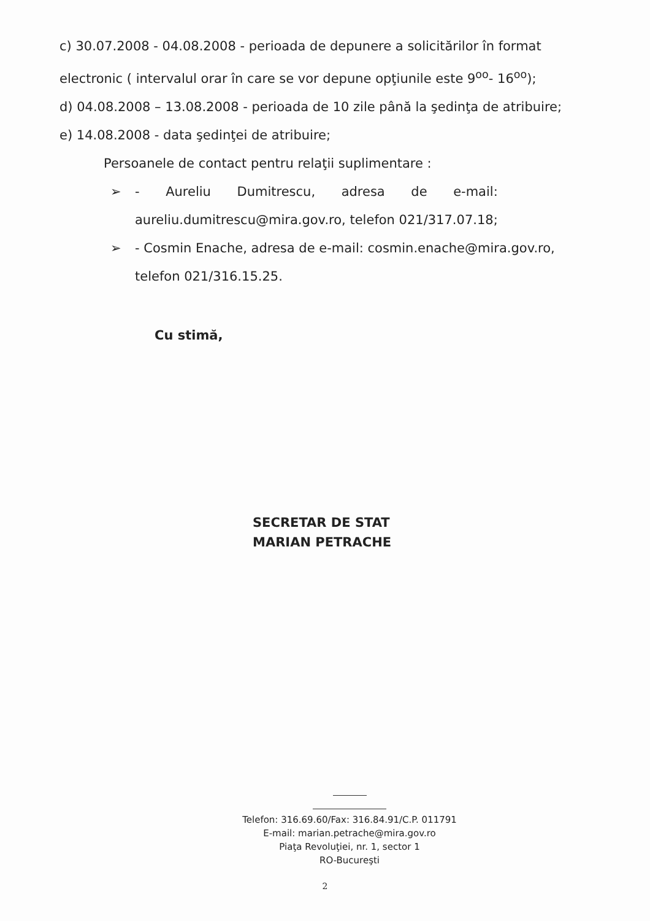c) 30.07.2008 - 04.08.2008 - perioada de depunere a solicitărilor în format electronic ( intervalul orar în care se vor depune opţiunile este 9<sup>oo</sup>- 16<sup>oo</sup>);
d) 04.08.2008 – 13.08.2008 - perioada de 10 zile până la şedinţa de atribuire;
e) 14.08.2008 - data şedinţei de atribuire;
Persoanele de contact pentru relaţii suplimentare :
➢ - Aureliu Dumitrescu, adresa de e-mail:
aureliu.dumitrescu@mira.gov.ro, telefon 021/317.07.18;
➢ - Cosmin Enache, adresa de e-mail: cosmin.enache@mira.gov.ro, telefon 021/316.15.25.
Cu stimă,
SECRETAR DE STAT
MARIAN PETRACHE
Telefon: 316.69.60/Fax: 316.84.91/C.P. 011791
E-mail: marian.petrache@mira.gov.ro
Piaţa Revoluţiei, nr. 1, sector 1
RO-Bucureşti
2